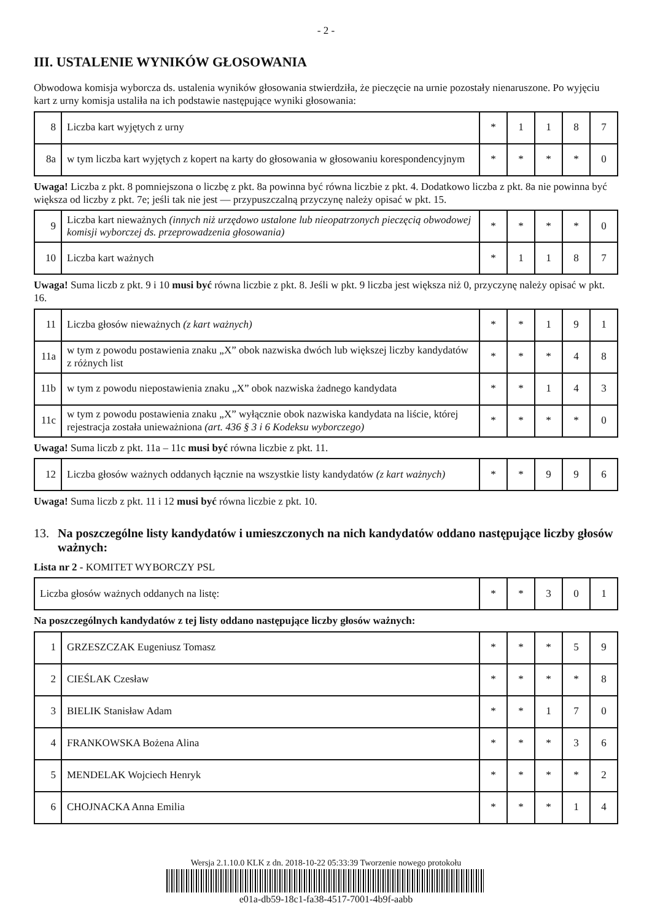- 2 -
III. USTALENIE WYNIKÓW GŁOSOWANIA
Obwodowa komisja wyborcza ds. ustalenia wyników głosowania stwierdziła, że pieczęcie na urnie pozostały nienaruszone. Po wyjęciu kart z urny komisja ustaliła na ich podstawie następujące wyniki głosowania:
| 8 | Liczba kart wyjętych z urny | * | 1 | 1 | 8 | 7 |
| 8a | w tym liczba kart wyjętych z kopert na karty do głosowania w głosowaniu korespondencyjnym | * | * | * | * | 0 |
Uwaga! Liczba z pkt. 8 pomniejszona o liczbę z pkt. 8a powinna być równa liczbie z pkt. 4. Dodatkowo liczba z pkt. 8a nie powinna być większa od liczby z pkt. 7e; jeśli tak nie jest — przypuszczalną przyczynę należy opisać w pkt. 15.
| 9 | Liczba kart nieważnych (innych niż urzędowo ustalone lub nieopatrzonych pieczęcią obwodowej komisji wyborczej ds. przeprowadzenia głosowania) | * | * | * | * | 0 |
| 10 | Liczba kart ważnych | * | 1 | 1 | 8 | 7 |
Uwaga! Suma liczb z pkt. 9 i 10 musi być równa liczbie z pkt. 8. Jeśli w pkt. 9 liczba jest większa niż 0, przyczynę należy opisać w pkt. 16.
| 11 | Liczba głosów nieważnych (z kart ważnych) | * | * | 1 | 9 | 1 |
| 11a | w tym z powodu postawienia znaku „X” obok nazwiska dwóch lub większej liczby kandydatów z różnych list | * | * | * | 4 | 8 |
| 11b | w tym z powodu niepostawienia znaku „X” obok nazwiska żadnego kandydata | * | * | 1 | 4 | 3 |
| 11c | w tym z powodu postawienia znaku „X” wyłącznie obok nazwiska kandydata na liście, której rejestracja została unieważniona (art. 436 § 3 i 6 Kodeksu wyborczego) | * | * | * | * | 0 |
Uwaga! Suma liczb z pkt. 11a – 11c musi być równa liczbie z pkt. 11.
| 12 | Liczba głosów ważnych oddanych łącznie na wszystkie listy kandydatów (z kart ważnych) | * | * | 9 | 9 | 6 |
Uwaga! Suma liczb z pkt. 11 i 12 musi być równa liczbie z pkt. 10.
13. Na poszczególne listy kandydatów i umieszczonych na nich kandydatów oddano następujące liczby głosów ważnych:
Lista nr 2 - KOMITET WYBORCZY PSL
| Liczba głosów ważnych oddanych na listę: | * | * | 3 | 0 | 1 |
Na poszczególnych kandydatów z tej listy oddano następujące liczby głosów ważnych:
| 1 | GRZESZCZAK Eugeniusz Tomasz | * | * | * | 5 | 9 |
| 2 | CIEŚLAK Czesław | * | * | * | * | 8 |
| 3 | BIELIK Stanisław Adam | * | * | 1 | 7 | 0 |
| 4 | FRANKOWSKA Bożena Alina | * | * | * | 3 | 6 |
| 5 | MENDELAK Wojciech Henryk | * | * | * | * | 2 |
| 6 | CHOJNACKA Anna Emilia | * | * | * | 1 | 4 |
Wersja 2.1.10.0 KLK z dn. 2018-10-22 05:33:39 Tworzenie nowego protokołu
e01a-db59-18c1-fa38-4517-7001-4b9f-aabb